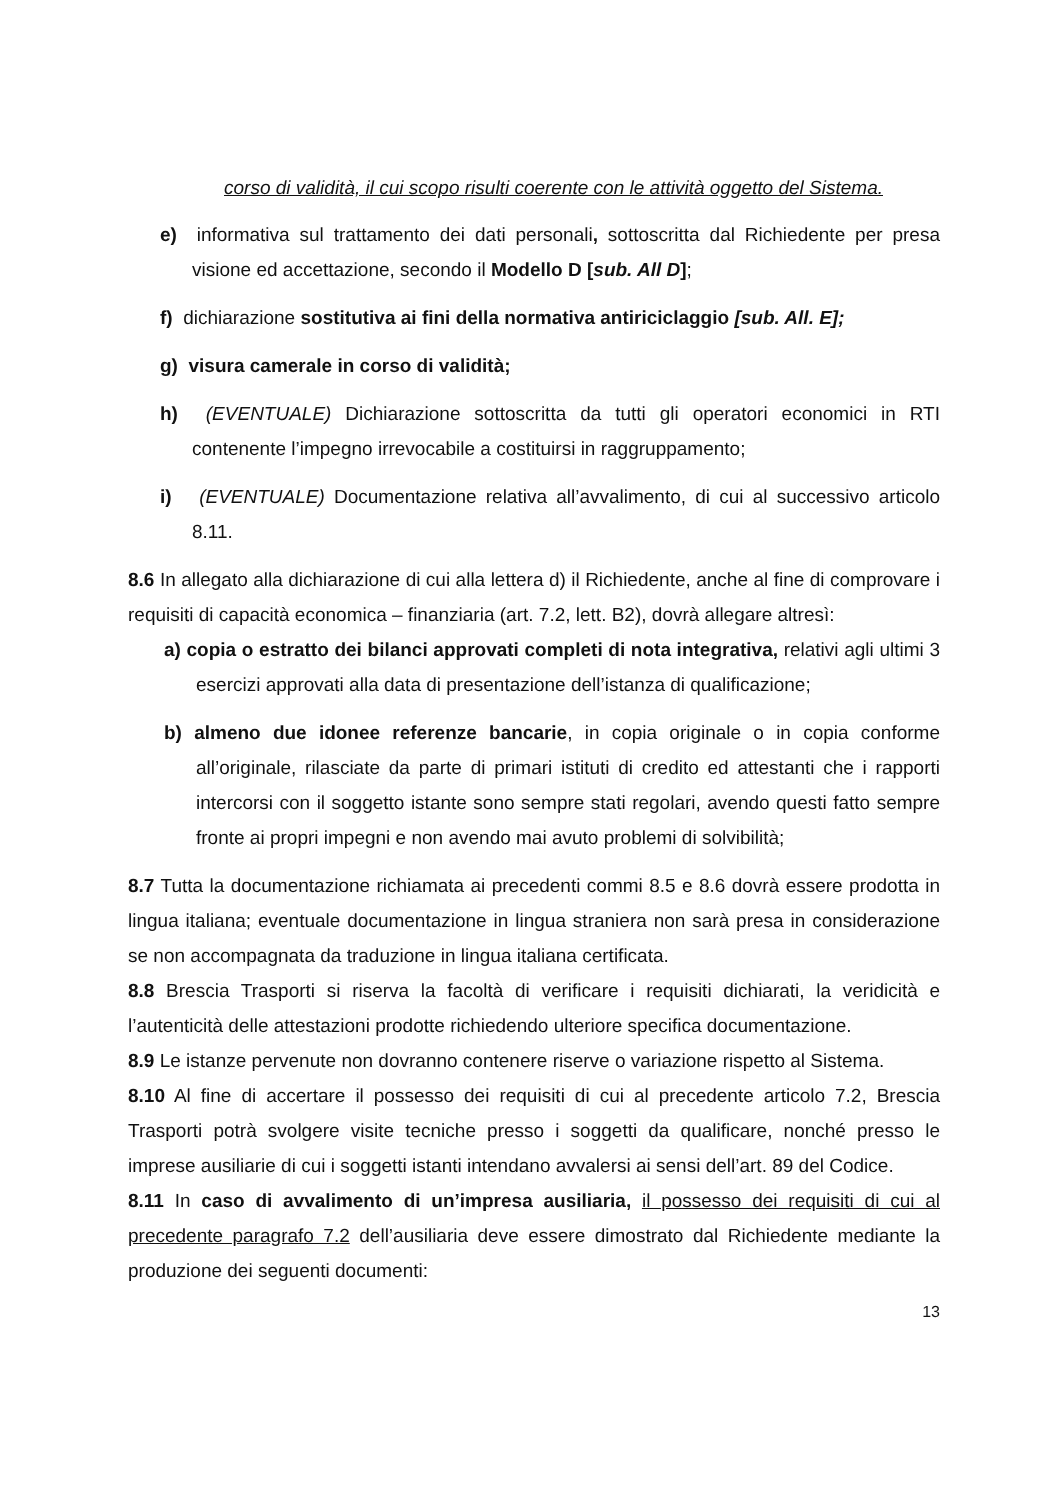corso di validità, il cui scopo risulti coerente con le attività oggetto del Sistema.
e) informativa sul trattamento dei dati personali, sottoscritta dal Richiedente per presa visione ed accettazione, secondo il Modello D [sub. All D];
f) dichiarazione sostitutiva ai fini della normativa antiriciclaggio [sub. All. E];
g) visura camerale in corso di validità;
h) (EVENTUALE) Dichiarazione sottoscritta da tutti gli operatori economici in RTI contenente l’impegno irrevocabile a costituirsi in raggruppamento;
i) (EVENTUALE) Documentazione relativa all’avvalimento, di cui al successivo articolo 8.11.
8.6 In allegato alla dichiarazione di cui alla lettera d) il Richiedente, anche al fine di comprovare i requisiti di capacità economica – finanziaria (art. 7.2, lett. B2), dovrà allegare altresì:
a) copia o estratto dei bilanci approvati completi di nota integrativa, relativi agli ultimi 3 esercizi approvati alla data di presentazione dell’istanza di qualificazione;
b) almeno due idonee referenze bancarie, in copia originale o in copia conforme all’originale, rilasciate da parte di primari istituti di credito ed attestanti che i rapporti intercorsi con il soggetto istante sono sempre stati regolari, avendo questi fatto sempre fronte ai propri impegni e non avendo mai avuto problemi di solvibilità;
8.7 Tutta la documentazione richiamata ai precedenti commi 8.5 e 8.6 dovrà essere prodotta in lingua italiana; eventuale documentazione in lingua straniera non sarà presa in considerazione se non accompagnata da traduzione in lingua italiana certificata.
8.8 Brescia Trasporti si riserva la facoltà di verificare i requisiti dichiarati, la veridicità e l’autenticità delle attestazioni prodotte richiedendo ulteriore specifica documentazione.
8.9 Le istanze pervenute non dovranno contenere riserve o variazione rispetto al Sistema.
8.10 Al fine di accertare il possesso dei requisiti di cui al precedente articolo 7.2, Brescia Trasporti potrà svolgere visite tecniche presso i soggetti da qualificare, nonché presso le imprese ausiliarie di cui i soggetti istanti intendano avvalersi ai sensi dell’art. 89 del Codice.
8.11 In caso di avvalimento di un’impresa ausiliaria, il possesso dei requisiti di cui al precedente paragrafo 7.2 dell’ausiliaria deve essere dimostrato dal Richiedente mediante la produzione dei seguenti documenti:
13